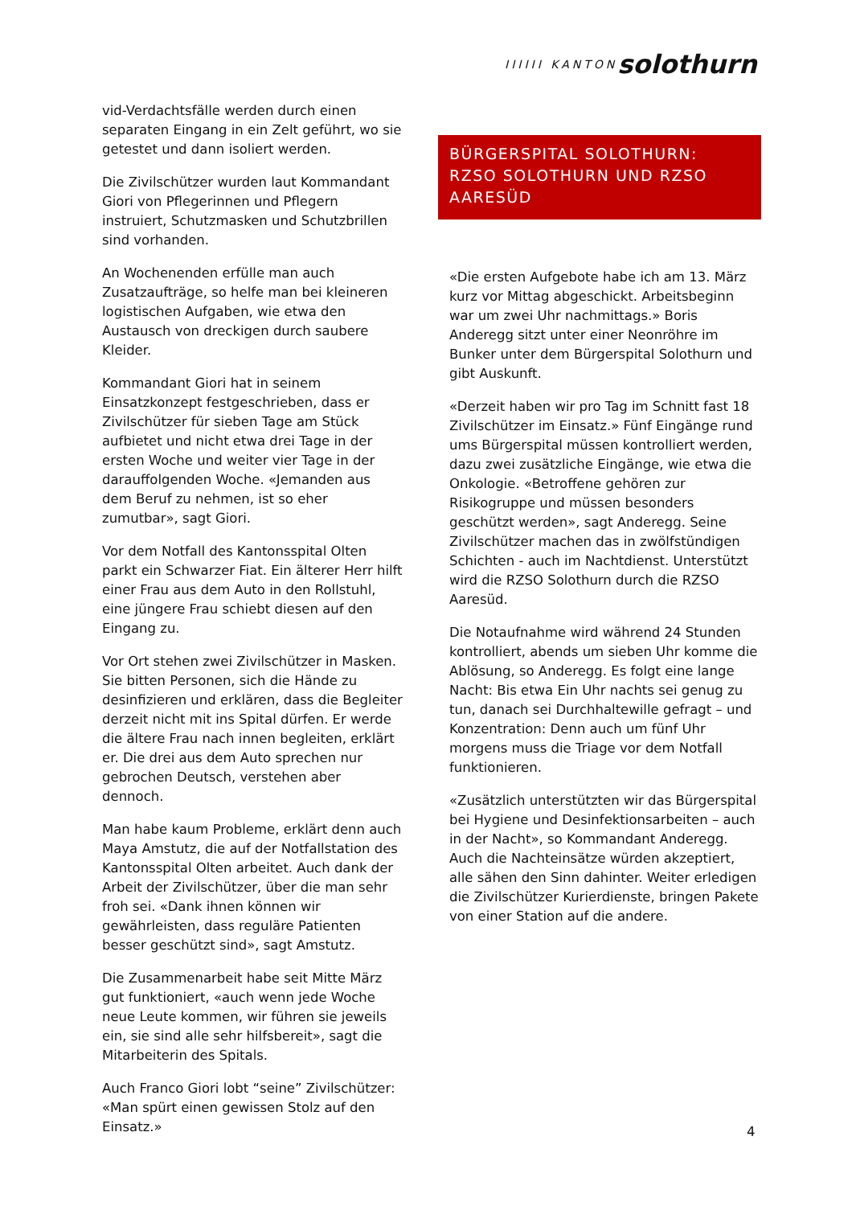IIIIII KANTON solothurn
vid-Verdachtsfälle werden durch einen separaten Eingang in ein Zelt geführt, wo sie getestet und dann isoliert werden.
Die Zivilschützer wurden laut Kommandant Giori von Pflegerinnen und Pflegern instruiert, Schutzmasken und Schutzbrillen sind vorhanden.
An Wochenenden erfülle man auch Zusatzaufträge, so helfe man bei kleineren logistischen Aufgaben, wie etwa den Austausch von dreckigen durch saubere Kleider.
Kommandant Giori hat in seinem Einsatzkonzept festgeschrieben, dass er Zivilschützer für sieben Tage am Stück aufbietet und nicht etwa drei Tage in der ersten Woche und weiter vier Tage in der darauffolgenden Woche. «Jemanden aus dem Beruf zu nehmen, ist so eher zumutbar», sagt Giori.
Vor dem Notfall des Kantonsspital Olten parkt ein Schwarzer Fiat. Ein älterer Herr hilft einer Frau aus dem Auto in den Rollstuhl, eine jüngere Frau schiebt diesen auf den Eingang zu.
Vor Ort stehen zwei Zivilschützer in Masken. Sie bitten Personen, sich die Hände zu desinfizieren und erklären, dass die Begleiter derzeit nicht mit ins Spital dürfen. Er werde die ältere Frau nach innen begleiten, erklärt er. Die drei aus dem Auto sprechen nur gebrochen Deutsch, verstehen aber dennoch.
Man habe kaum Probleme, erklärt denn auch Maya Amstutz, die auf der Notfallstation des Kantonsspital Olten arbeitet. Auch dank der Arbeit der Zivilschützer, über die man sehr froh sei. «Dank ihnen können wir gewährleisten, dass reguläre Patienten besser geschützt sind», sagt Amstutz.
Die Zusammenarbeit habe seit Mitte März gut funktioniert, «auch wenn jede Woche neue Leute kommen, wir führen sie jeweils ein, sie sind alle sehr hilfsbereit», sagt die Mitarbeiterin des Spitals.
Auch Franco Giori lobt “seine” Zivilschützer: «Man spürt einen gewissen Stolz auf den Einsatz.»
BÜRGERSPITAL SOLOTHURN: RZSO SOLOTHURN UND RZSO AARESÜD
«Die ersten Aufgebote habe ich am 13. März kurz vor Mittag abgeschickt. Arbeitsbeginn war um zwei Uhr nachmittags.» Boris Anderegg sitzt unter einer Neonröhre im Bunker unter dem Bürgerspital Solothurn und gibt Auskunft.
«Derzeit haben wir pro Tag im Schnitt fast 18 Zivilschützer im Einsatz.» Fünf Eingänge rund ums Bürgerspital müssen kontrolliert werden, dazu zwei zusätzliche Eingänge, wie etwa die Onkologie. «Betroffene gehören zur Risikogruppe und müssen besonders geschützt werden», sagt Anderegg. Seine Zivilschützer machen das in zwölfstündigen Schichten - auch im Nachtdienst. Unterstützt wird die RZSO Solothurn durch die RZSO Aaresüd.
Die Notaufnahme wird während 24 Stunden kontrolliert, abends um sieben Uhr komme die Ablösung, so Anderegg. Es folgt eine lange Nacht: Bis etwa Ein Uhr nachts sei genug zu tun, danach sei Durchhaltewille gefragt – und Konzentration: Denn auch um fünf Uhr morgens muss die Triage vor dem Notfall funktionieren.
«Zusätzlich unterstützten wir das Bürgerspital bei Hygiene und Desinfektionsarbeiten – auch in der Nacht», so Kommandant Anderegg. Auch die Nachteinsätze würden akzeptiert, alle sähen den Sinn dahinter. Weiter erledigen die Zivilschützer Kurierdienste, bringen Pakete von einer Station auf die andere.
4